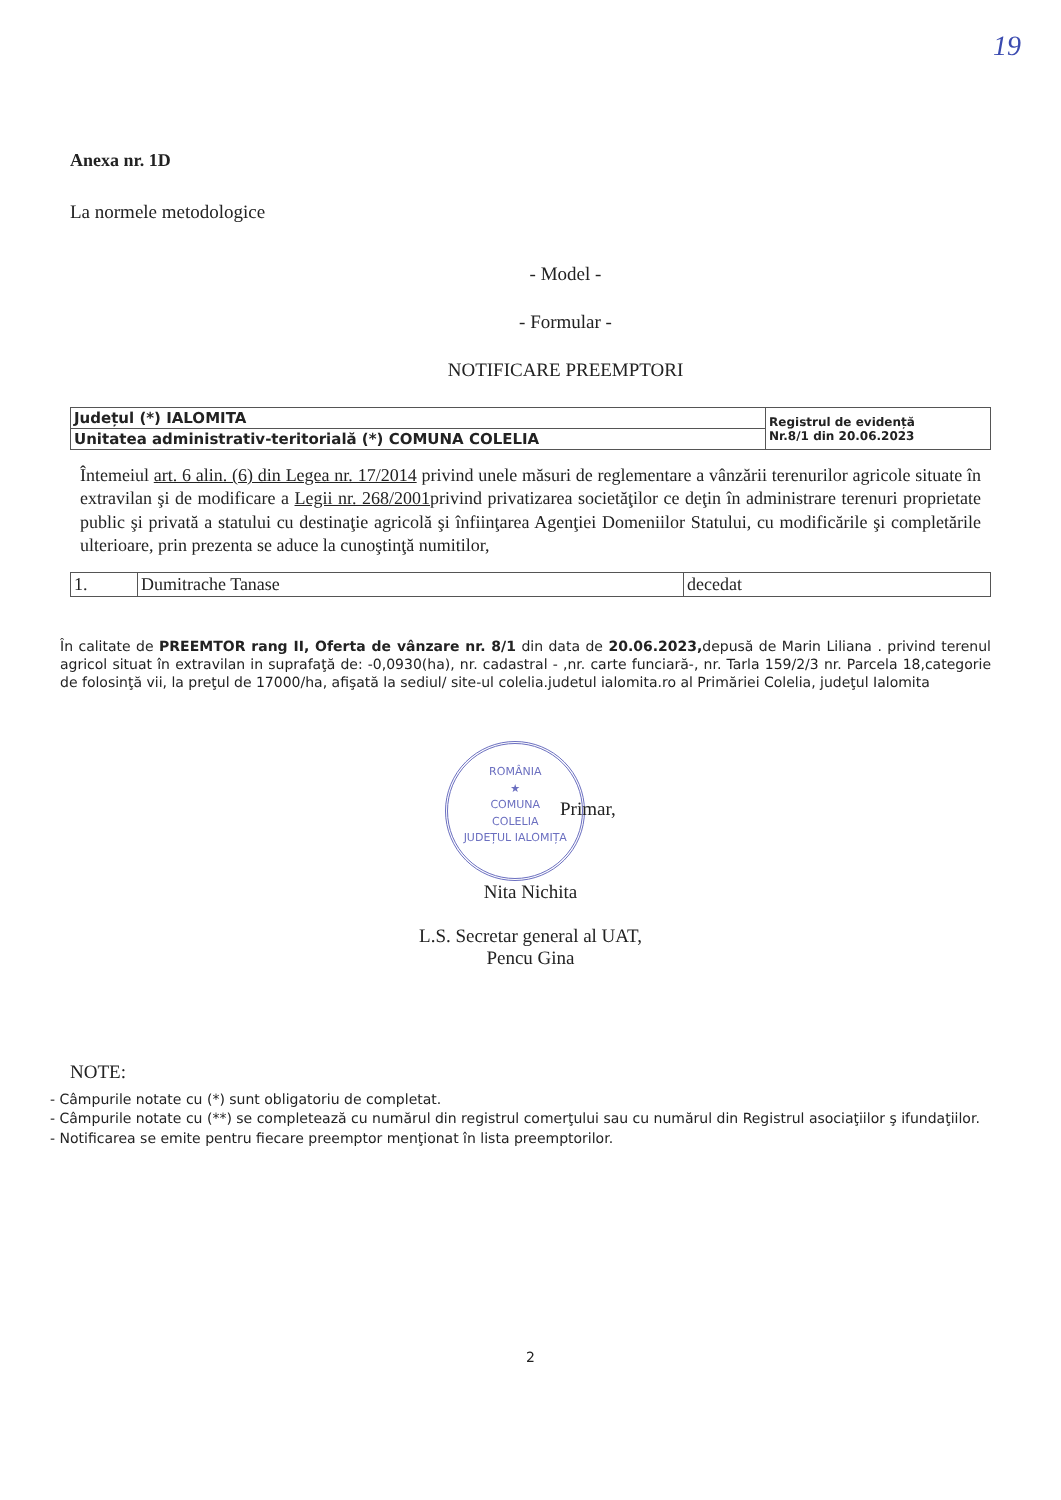19
Anexa nr. 1D
La normele metodologice
- Model -
- Formular -
NOTIFICARE PREEMPTORI
| Județul (*) IALOMITA | Registrul de evidență Nr.8/1 din 20.06.2023 |
| Unitatea administrativ-teritorială (*) COMUNA COLELIA | |
Întemeiul art. 6 alin. (6) din Legea nr. 17/2014 privind unele măsuri de reglementare a vânzării terenurilor agricole situate în extravilan şi de modificare a Legii nr. 268/2001privind privatizarea societăţilor ce deţin în administrare terenuri proprietate public şi privată a statului cu destinaţie agricolă şi înfiinţarea Agenţiei Domeniilor Statului, cu modificările şi completările ulterioare, prin prezenta se aduce la cunoştinţă numitilor,
| 1. | Dumitrache Tanase | decedat |
În calitate de PREEMTOR rang II, Oferta de vânzare nr. 8/1 din data de 20.06.2023, depusă de Marin Liliana . privind terenul agricol situat în extravilan in suprafaţă de: -0,0930(ha), nr. cadastral - ,nr. carte funciară-, nr. Tarla 159/2/3 nr. Parcela 18,categorie de folosinţă vii, la preţul de 17000/ha, afişată la sediul/ site-ul colelia.judetul ialomita.ro al Primăriei Colelia, judeţul Ialomita
ROMÂNIA
★
COMUNA
COLELIA
JUDEȚUL IALOMIȚA Primar,
Nita Nichita
L.S. Secretar general al UAT,
Pencu Gina
NOTE:
- Câmpurile notate cu (*) sunt obligatoriu de completat.
- Câmpurile notate cu (**) se completează cu numărul din registrul comerţului sau cu numărul din Registrul asociaţiilor ş ifundaţiilor.
- Notificarea se emite pentru fiecare preemptor menţionat în lista preemptorilor.
2